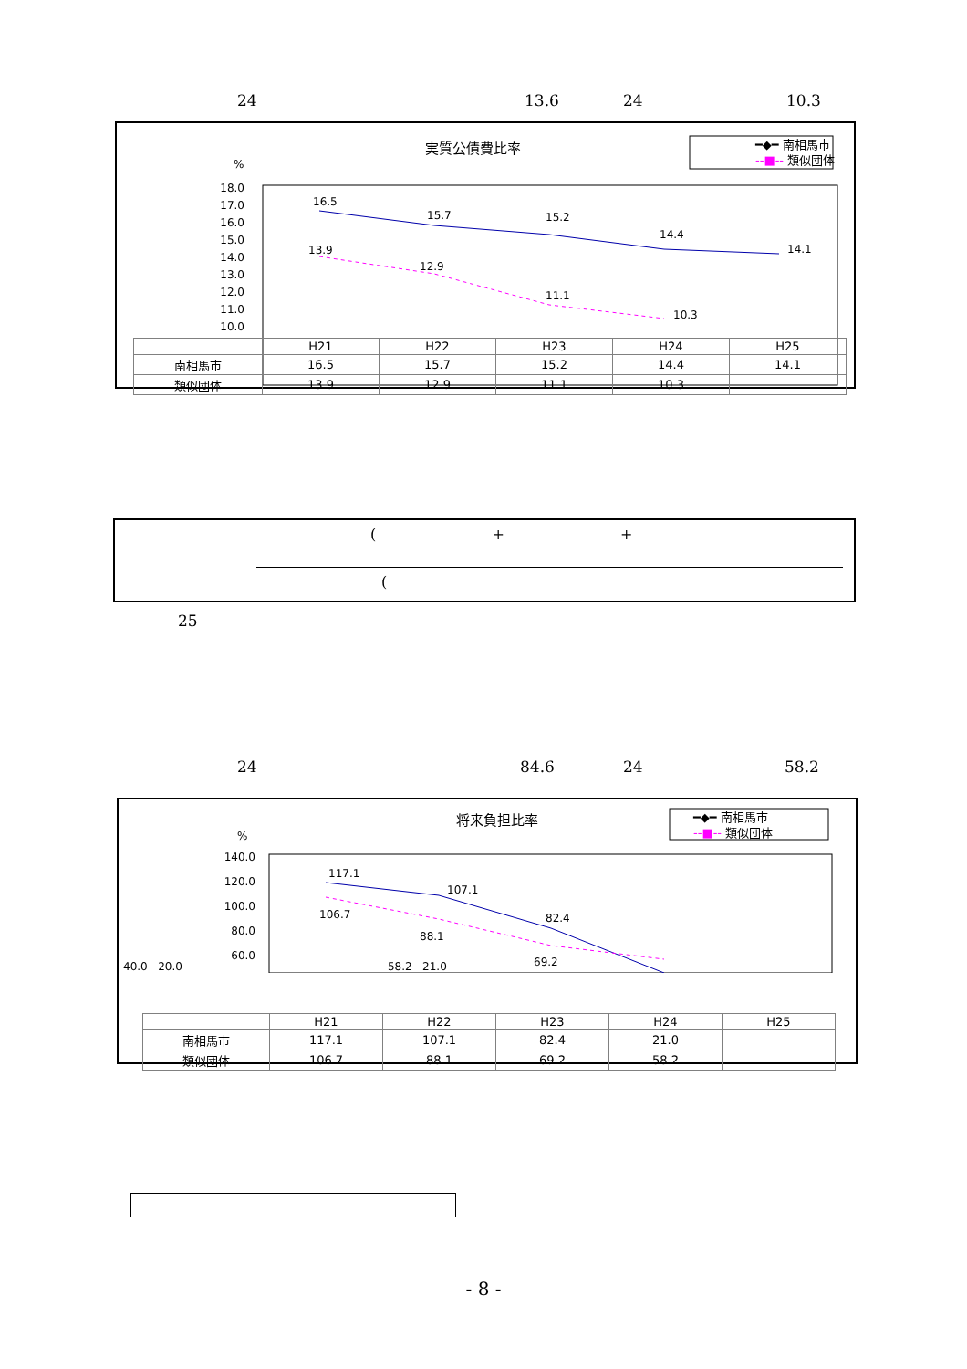24 13.6 24 10.3
実質公債費比率
━◆━ 南相馬市
--■-- 類似団体
%
18.0
17.0
16.0
15.0
14.0
13.0
12.0
11.0
10.0
16.5
15.7
15.2
14.4
14.1
13.9
12.9
11.1
10.3
| | H21 | H22 | H23 | H24 | H25 |
| --- | --- | --- | --- | --- | --- |
| 南相馬市 | 16.5 | 15.7 | 15.2 | 14.4 | 14.1 |
| 類似団体 | 13.9 | 12.9 | 11.1 | 10.3 | |
( + +
(
25
24 84.6 24 58.2
将来負担比率
━◆━ 南相馬市
--■-- 類似団体
%
140.0
120.0
100.0
80.0
60.0
117.1
107.1
82.4
106.7
88.1
69.2
40.0 20.0 58.2 21.0
| | H21 | H22 | H23 | H24 | H25 |
| --- | --- | --- | --- | --- | --- |
| 南相馬市 | 117.1 | 107.1 | 82.4 | 21.0 | |
| 類似団体 | 106.7 | 88.1 | 69.2 | 58.2 | |
- 8 -